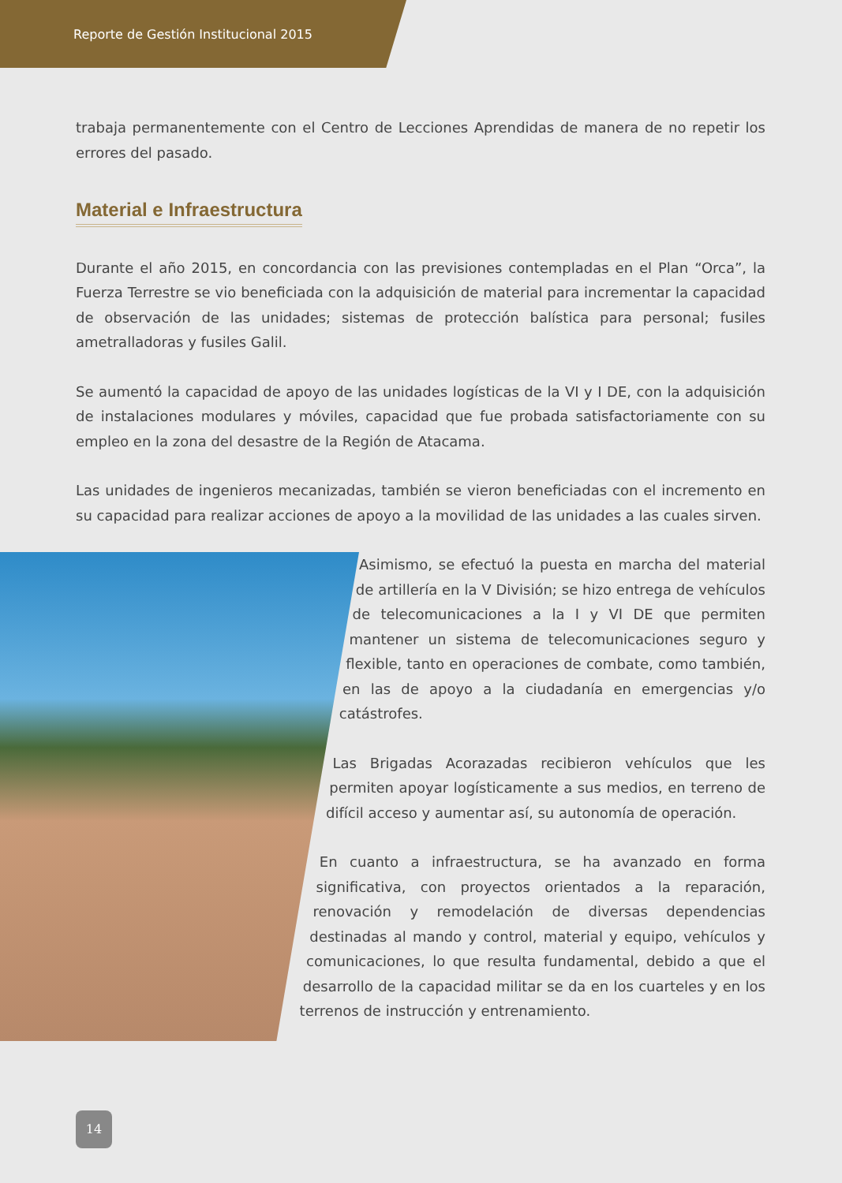Reporte de Gestión Institucional 2015
trabaja permanentemente con el Centro de Lecciones Aprendidas de manera de no repetir los errores del pasado.
Material e Infraestructura
Durante el año 2015, en concordancia con las previsiones contempladas en el Plan “Orca”, la Fuerza Terrestre se vio beneficiada con la adquisición de material para incrementar la capacidad de observación de las unidades; sistemas de protección balística para personal; fusiles ametralladoras y fusiles Galil.
Se aumentó la capacidad de apoyo de las unidades logísticas de la VI y I DE, con la adquisición de instalaciones modulares y móviles, capacidad que fue probada satisfactoriamente con su empleo en la zona del desastre de la Región de Atacama.
Las unidades de ingenieros mecanizadas, también se vieron beneficiadas con el incremento en su capacidad para realizar acciones de apoyo a la movilidad de las unidades a las cuales sirven.
Asimismo, se efectuó la puesta en marcha del material de artillería en la V División; se hizo entrega de vehículos de telecomunicaciones a la I y VI DE que permiten mantener un sistema de telecomunicaciones seguro y flexible, tanto en operaciones de combate, como también, en las de apoyo a la ciudadanía en emergencias y/o catástrofes.
Las Brigadas Acorazadas recibieron vehículos que les permiten apoyar logísticamente a sus medios, en terreno de difícil acceso y aumentar así, su autonomía de operación.
En cuanto a infraestructura, se ha avanzado en forma significativa, con proyectos orientados a la reparación, renovación y remodelación de diversas dependencias destinadas al mando y control, material y equipo, vehículos y comunicaciones, lo que resulta fundamental, debido a que el desarrollo de la capacidad militar se da en los cuarteles y en los terrenos de instrucción y entrenamiento.
14